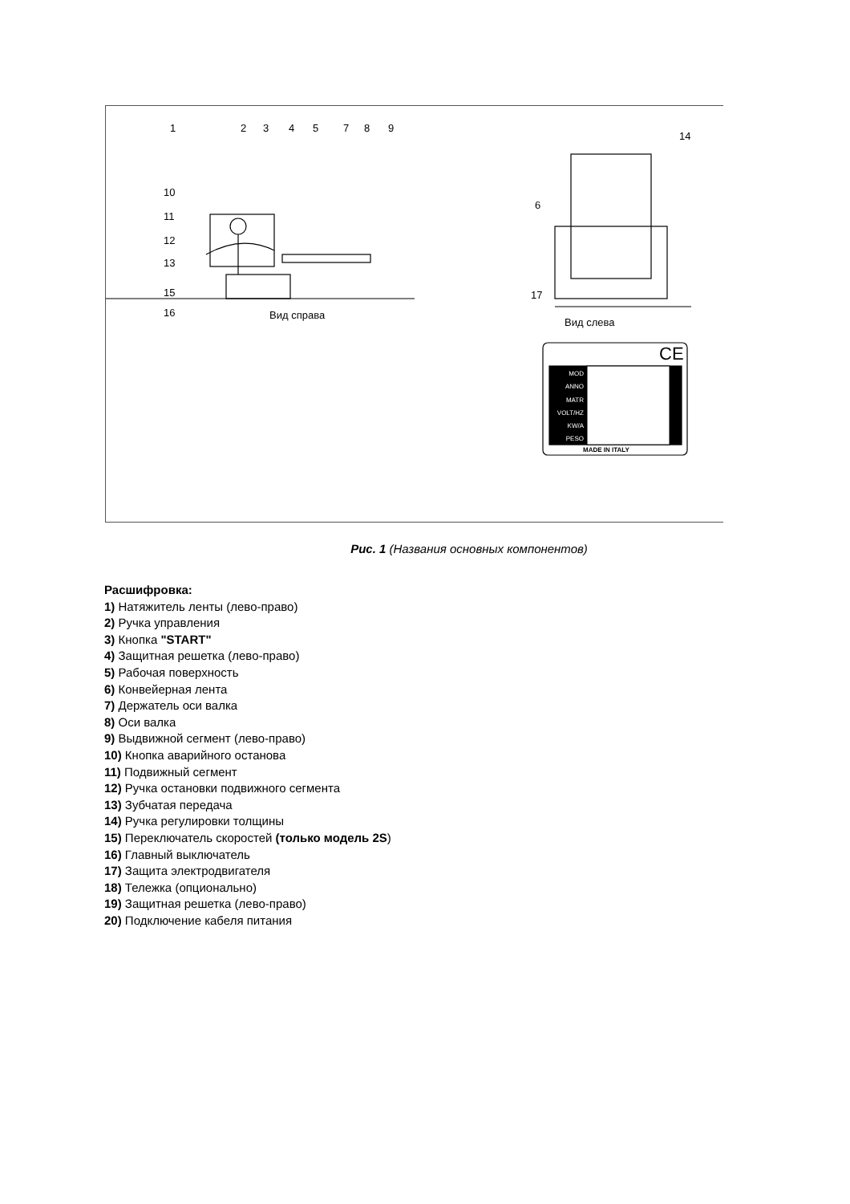1 2 3 4 5 7 8 9
14
10
11
12
13
15
16
6
17
Вид справа
Вид слева
CE
MOD
ANNO
MATR
VOLT/HZ
KW/A
PESO
MADE IN ITALY
Рис. 1 (Названия основных компонентов)
Расшифровка:
1) Натяжитель ленты (лево-право)
2) Ручка управления
3) Кнопка "START"
4) Защитная решетка (лево-право)
5) Рабочая поверхность
6) Конвейерная лента
7) Держатель оси валка
8) Оси валка
9) Выдвижной сегмент (лево-право)
10) Кнопка аварийного останова
11) Подвижный сегмент
12) Ручка остановки подвижного сегмента
13) Зубчатая передача
14) Ручка регулировки толщины
15) Переключатель скоростей (только модель 2S)
16) Главный выключатель
17) Защита электродвигателя
18) Тележка (опционально)
19) Защитная решетка (лево-право)
20) Подключение кабеля питания